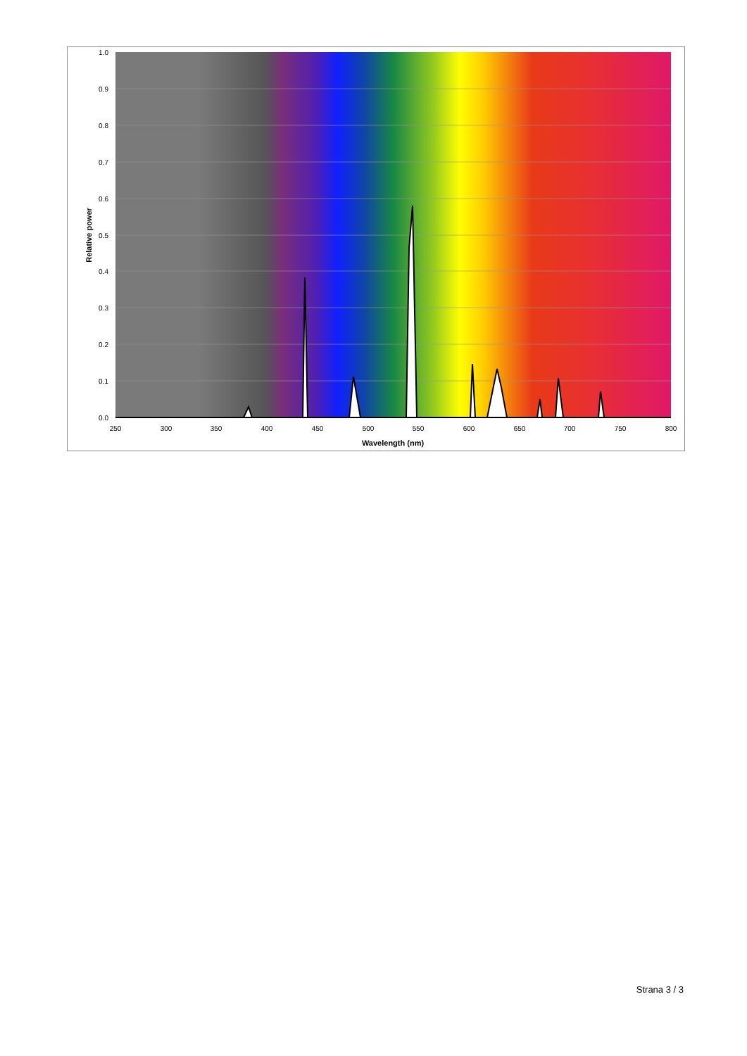1.0
0.9
0.8
0.7
0.6
0.5
0.4
0.3
0.2
0.1
0.0
250
300
350
400
450
500
550
600
650
700
750
800
Wavelength (nm)
Relative power
Strana 3 / 3